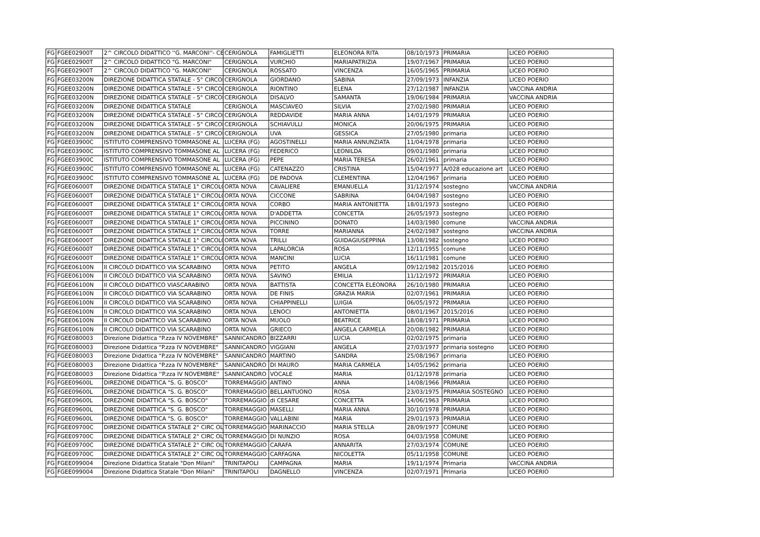| FG | FGEE02900T | 2^ CIRCOLO DIDATTICO ''G. MARCONI''- CE | CERIGNOLA | FAMIGLIETTI | ELEONORA RITA | 08/10/1973 | PRIMARIA | LICEO POERIO |
| FG | FGEE02900T | 2^ CIRCOLO DIDATTICO "G. MARCONI" | CERIGNOLA | VURCHIO | MARIAPATRIZIA | 19/07/1967 | PRIMARIA | LICEO POERIO |
| FG | FGEE02900T | 2^ CIRCOLO DIDATTICO "G. MARCONI" | CERIGNOLA | ROSSATO | VINCENZA | 16/05/1965 | PRIMARIA | LICEO POERIO |
| FG | FGEE03200N | DIREZIONE DIDATTICA STATALE - 5° CIRCOI | CERIGNOLA | GIORDANO | SABINA | 27/09/1973 | INFANZIA | LICEO POERIO |
| FG | FGEE03200N | DIREZIONE DIDATTICA STATALE - 5° CIRCOI | CERIGNOLA | RIONTINO | ELENA | 27/12/1987 | INFANZIA | VACCINA ANDRIA |
| FG | FGEE03200N | DIREZIONE DIDATTICA STATALE - 5° CIRCOI | CERIGNOLA | DISALVO | SAMANTA | 19/06/1984 | PRIMARIA | VACCINA ANDRIA |
| FG | FGEE03200N | DIREZIONE DIDATTICA STATALE | CERIGNOLA | MASCIAVEO | SILVIA | 27/02/1980 | PRIMARIA | LICEO POERIO |
| FG | FGEE03200N | DIREZIONE DIDATTICA STATALE - 5° CIRCOI | CERIGNOLA | REDDAVIDE | MARIA ANNA | 14/01/1979 | PRIMARIA | LICEO POERIO |
| FG | FGEE03200N | DIREZIONE DIDATTICA STATALE - 5° CIRCOI | CERIGNOLA | SCHIAVULLI | MONICA | 20/06/1975 | PRIMARIA | LICEO POERIO |
| FG | FGEE03200N | DIREZIONE DIDATTICA STATALE - 5° CIRCOI | CERIGNOLA | UVA | GESSICA | 27/05/1980 | primaria | LICEO POERIO |
| FG | FGEE03900C | ISTITUTO COMPRENSIVO TOMMASONE AL | LUCERA (FG) | AGOSTINELLI | MARIA ANNUNZIATA | 11/04/1978 | primaria | LICEO POERIO |
| FG | FGEE03900C | ISTITUTO COMPRENSIVO TOMMASONE AL | LUCERA (FG) | FEDERICO | LEONILDA | 09/01/1980 | primaria | LICEO POERIO |
| FG | FGEE03900C | ISTITUTO COMPRENSIVO TOMMASONE AL | LUCERA (FG) | PEPE | MARIA TERESA | 26/02/1961 | primaria | LICEO POERIO |
| FG | FGEE03900C | ISTITUTO COMPRENSIVO TOMMASONE AL | LUCERA (FG) | CATENAZZO | CRISTINA | 15/04/1977 | A/028 educazione art | LICEO POERIO |
| FG | FGEE03900C | ISTITUTO COMPRENSIVO TOMMASONE AL | LUCERA (FG) | DE PADOVA | CLEMENTINA | 12/04/1967 | primaria | LICEO POERIO |
| FG | FGEE06000T | DIREZIONE DIDATTICA STATALE 1° CIRCOLO | ORTA NOVA | CAVALIERE | EMANUELLA | 31/12/1974 | sostegno | VACCINA ANDRIA |
| FG | FGEE06000T | DIREZIONE DIDATTICA STATALE 1° CIRCOLO | ORTA NOVA | CICCONE | SABRINA | 04/04/1987 | sostegno | LICEO POERIO |
| FG | FGEE06000T | DIREZIONE DIDATTICA STATALE 1° CIRCOLO | ORTA NOVA | CORBO | MARIA ANTONIETTA | 18/01/1973 | sostegno | LICEO POERIO |
| FG | FGEE06000T | DIREZIONE DIDATTICA STATALE 1° CIRCOLO | ORTA NOVA | D'ADDETTA | CONCETTA | 26/05/1973 | sostegno | LICEO POERIO |
| FG | FGEE06000T | DIREZIONE DIDATTICA STATALE 1° CIRCOLO | ORTA NOVA | PICCININO | DONATO | 14/03/1980 | comune | VACCINA ANDRIA |
| FG | FGEE06000T | DIREZIONE DIDATTICA STATALE 1° CIRCOLO | ORTA NOVA | TORRE | MARIANNA | 24/02/1987 | sostegno | VACCINA ANDRIA |
| FG | FGEE06000T | DIREZIONE DIDATTICA STATALE 1° CIRCOLO | ORTA NOVA | TRILLI | GUIDAGIUSEPPINA | 13/08/1982 | sostegno | LICEO POERIO |
| FG | FGEE06000T | DIREZIONE DIDATTICA STATALE 1° CIRCOLO | ORTA NOVA | LAPALORCIA | ROSA | 12/11/1955 | comune | LICEO POERIO |
| FG | FGEE06000T | DIREZIONE DIDATTICA STATALE 1° CIRCOLO | ORTA NOVA | MANCINI | LUCIA | 16/11/1981 | comune | LICEO POERIO |
| FG | FGEE06100N | II CIRCOLO DIDATTICO VIA SCARABINO | ORTA NOVA | PETITO | ANGELA | 09/12/1982 | 2015/2016 | LICEO POERIO |
| FG | FGEE06100N | II CIRCOLO DIDATTICO VIA SCARABINO | ORTA NOVA | SAVINO | EMILIA | 11/12/1972 | PRIMARIA | LICEO POERIO |
| FG | FGEE06100N | II CIRCOLO DIDATTICO VIASCARABINO | ORTA NOVA | BATTISTA | CONCETTA ELEONORA | 26/10/1980 | PRIMARIA | LICEO POERIO |
| FG | FGEE06100N | II CIRCOLO DIDATTICO VIA SCARABINO | ORTA NOVA | DE FINIS | GRAZIA MARIA | 02/07/1961 | PRIMARIA | LICEO POERIO |
| FG | FGEE06100N | II CIRCOLO DIDATTICO VIA SCARABINO | ORTA NOVA | CHIAPPINELLI | LUIGIA | 06/05/1972 | PRIMARIA | LICEO POERIO |
| FG | FGEE06100N | II CIRCOLO DIDATTICO VIA SCARABINO | ORTA NOVA | LENOCI | ANTONIETTA | 08/01/1967 | 2015/2016 | LICEO POERIO |
| FG | FGEE06100N | II CIRCOLO DIDATTICO VIA SCARABINO | ORTA NOVA | MUOLO | BEATRICE | 18/08/1971 | PRIMARIA | LICEO POERIO |
| FG | FGEE06100N | II CIRCOLO DIDATTICO VIA SCARABINO | ORTA NOVA | GRIECO | ANGELA CARMELA | 20/08/1982 | PRIMARIA | LICEO POERIO |
| FG | FGEE080003 | Direzione Didattica "P.zza IV NOVEMBRE" | SANNICANDRO | BIZZARRI | LUCIA | 02/02/1975 | primaria | LICEO POERIO |
| FG | FGEE080003 | Direzione Didattica "P.zza IV NOVEMBRE" | SANNICANDRO | VIGGIANI | ANGELA | 27/03/1977 | primaria sostegno | LICEO POERIO |
| FG | FGEE080003 | Direzione Didattica "P.zza IV NOVEMBRE" | SANNICANDRO | MARTINO | SANDRA | 25/08/1967 | primaria | LICEO POERIO |
| FG | FGEE080003 | Direzione Didattica "P.zza IV NOVEMBRE" | SANNICANDRO | DI MAURO | MARIA CARMELA | 14/05/1962 | primaria | LICEO POERIO |
| FG | FGEE080003 | Direzione Didattica ''P.zza IV NOVEMBRE'' | SANNICANDRO | VOCALE | MARIA | 01/12/1978 | primaria | LICEO POERIO |
| FG | FGEE09600L | DIREZIONE DIDATTICA "S. G. BOSCO" | TORREMAGGIO | ANTINO | ANNA | 14/08/1966 | PRIMARIA | LICEO POERIO |
| FG | FGEE09600L | DIREZIONE DIDATTICA "S. G. BOSCO" | TORREMAGGIO | BELLANTUONO | ROSA | 23/03/1975 | PRIMARIA SOSTEGNO | LICEO POERIO |
| FG | FGEE09600L | DIREZIONE DIDATTICA "S. G. BOSCO" | TORREMAGGIO | di CESARE | CONCETTA | 14/06/1963 | PRIMARIA | LICEO POERIO |
| FG | FGEE09600L | DIREZIONE DIDATTICA "S. G. BOSCO" | TORREMAGGIO | MASELLI | MARIA ANNA | 30/10/1978 | PRIMARIA | LICEO POERIO |
| FG | FGEE09600L | DIREZIONE DIDATTICA "S. G. BOSCO" | TORREMAGGIO | VALLABINI | MARIA | 29/01/1973 | PRIMARIA | LICEO POERIO |
| FG | FGEE09700C | DIREZIONE DIDATTICA STATALE 2° CIRC OL | TORREMAGGIO | MARINACCIO | MARIA STELLA | 28/09/1977 | COMUNE | LICEO POERIO |
| FG | FGEE09700C | DIREZIONE DIDATTICA STATALE 2° CIRC OL | TORREMAGGIO | DI NUNZIO | ROSA | 04/03/1958 | COMUNE | LICEO POERIO |
| FG | FGEE09700C | DIREZIONE DIDATTICA STATALE 2° CIRC OL | TORREMAGGIO | CARAFA | ANNARITA | 27/03/1974 | COMUNE | LICEO POERIO |
| FG | FGEE09700C | DIREZIONE DIDATTICA STATALE 2° CIRC OL | TORREMAGGIO | CARFAGNA | NICOLETTA | 05/11/1958 | COMUNE | LICEO POERIO |
| FG | FGEE099004 | Direzione Didattica Statale "Don Milani" | TRINITAPOLI | CAMPAGNA | MARIA | 19/11/1974 | Primaria | VACCINA ANDRIA |
| FG | FGEE099004 | Direzione Didattica Statale "Don Milani" | TRINITAPOLI | DAGNELLO | VINCENZA | 02/07/1971 | Primaria | LICEO POERIO |